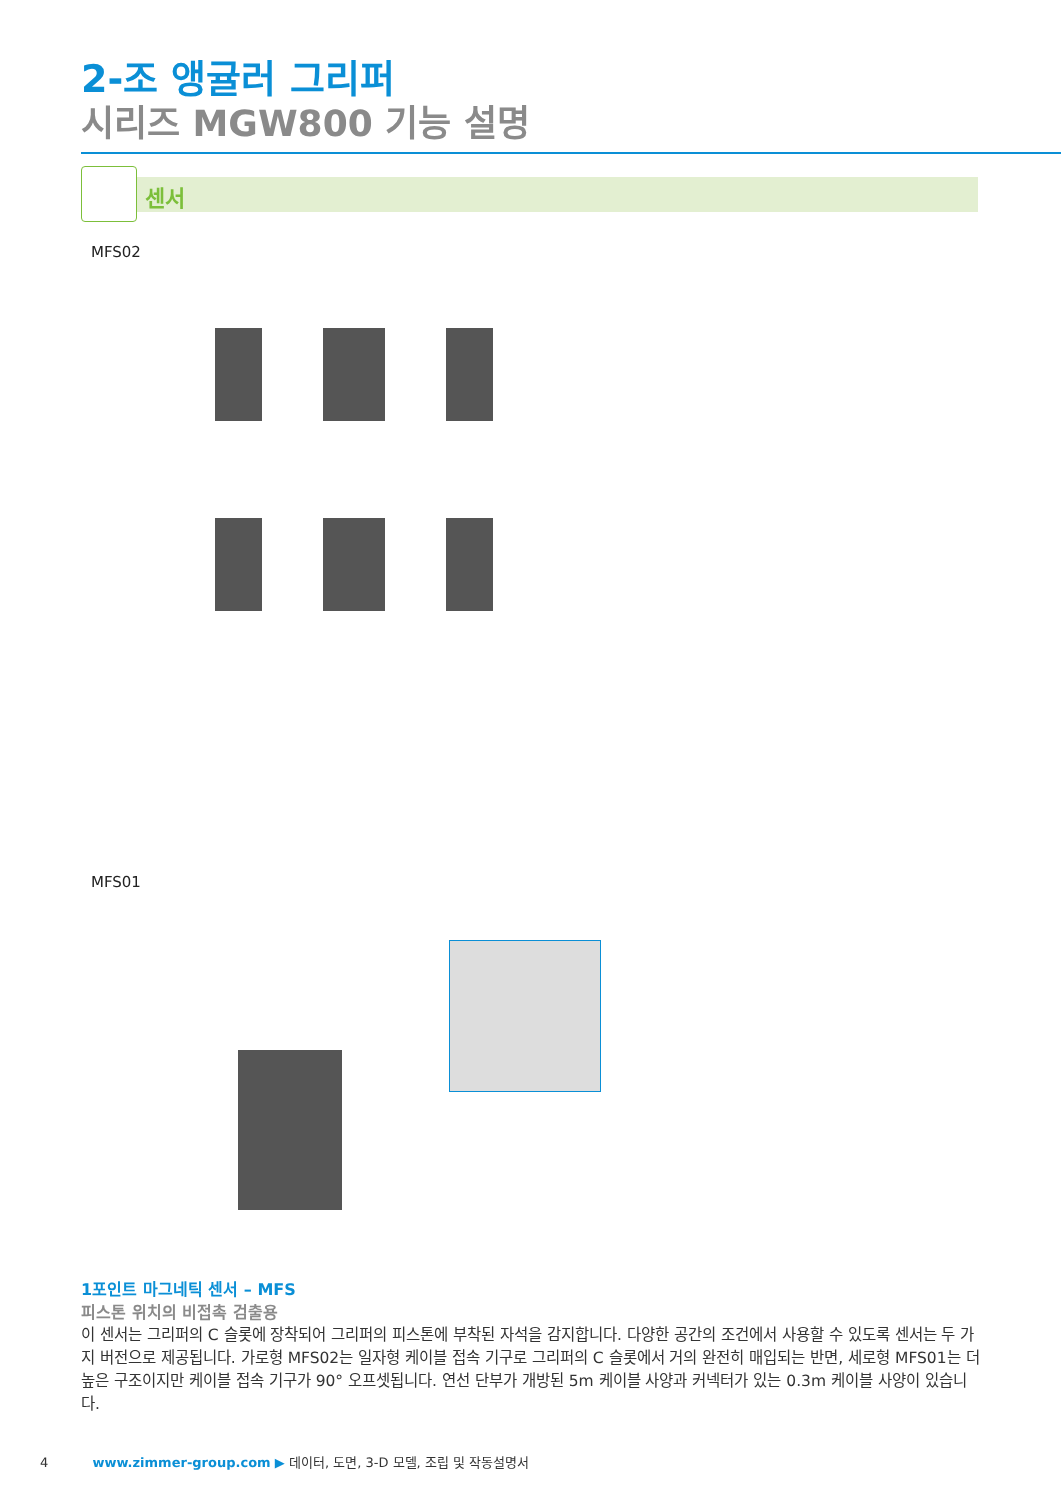2-조 앵귤러 그리퍼
시리즈 MGW800 기능 설명
센서
MFS02
MFS01
1포인트 마그네틱 센서 – MFS
피스톤 위치의 비접촉 검출용
이 센서는 그리퍼의 C 슬롯에 장착되어 그리퍼의 피스톤에 부착된 자석을 감지합니다. 다양한 공간의 조건에서 사용할 수 있도록 센서는 두 가지 버전으로 제공됩니다. 가로형 MFS02는 일자형 케이블 접속 기구로 그리퍼의 C 슬롯에서 거의 완전히 매입되는 반면, 세로형 MFS01는 더 높은 구조이지만 케이블 접속 기구가 90° 오프셋됩니다. 연선 단부가 개방된 5m 케이블 사양과 커넥터가 있는 0.3m 케이블 사양이 있습니다.
4 www.zimmer-group.com ▶ 데이터, 도면, 3-D 모델, 조립 및 작동설명서